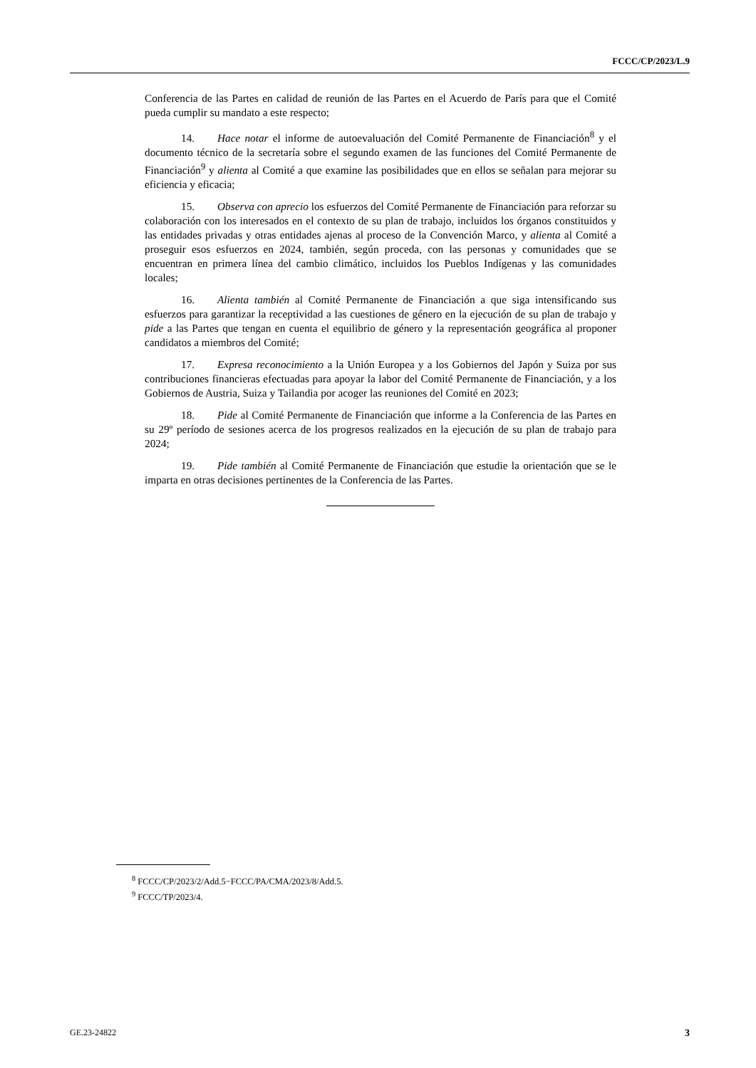FCCC/CP/2023/L.9
Conferencia de las Partes en calidad de reunión de las Partes en el Acuerdo de París para que el Comité pueda cumplir su mandato a este respecto;
14. Hace notar el informe de autoevaluación del Comité Permanente de Financiación<sup>8</sup> y el documento técnico de la secretaría sobre el segundo examen de las funciones del Comité Permanente de Financiación<sup>9</sup> y alienta al Comité a que examine las posibilidades que en ellos se señalan para mejorar su eficiencia y eficacia;
15. Observa con aprecio los esfuerzos del Comité Permanente de Financiación para reforzar su colaboración con los interesados en el contexto de su plan de trabajo, incluidos los órganos constituidos y las entidades privadas y otras entidades ajenas al proceso de la Convención Marco, y alienta al Comité a proseguir esos esfuerzos en 2024, también, según proceda, con las personas y comunidades que se encuentran en primera línea del cambio climático, incluidos los Pueblos Indígenas y las comunidades locales;
16. Alienta también al Comité Permanente de Financiación a que siga intensificando sus esfuerzos para garantizar la receptividad a las cuestiones de género en la ejecución de su plan de trabajo y pide a las Partes que tengan en cuenta el equilibrio de género y la representación geográfica al proponer candidatos a miembros del Comité;
17. Expresa reconocimiento a la Unión Europea y a los Gobiernos del Japón y Suiza por sus contribuciones financieras efectuadas para apoyar la labor del Comité Permanente de Financiación, y a los Gobiernos de Austria, Suiza y Tailandia por acoger las reuniones del Comité en 2023;
18. Pide al Comité Permanente de Financiación que informe a la Conferencia de las Partes en su 29º período de sesiones acerca de los progresos realizados en la ejecución de su plan de trabajo para 2024;
19. Pide también al Comité Permanente de Financiación que estudie la orientación que se le imparta en otras decisiones pertinentes de la Conferencia de las Partes.
<sup>8</sup> FCCC/CP/2023/2/Add.5−FCCC/PA/CMA/2023/8/Add.5.
<sup>9</sup> FCCC/TP/2023/4.
GE.23-24822 3